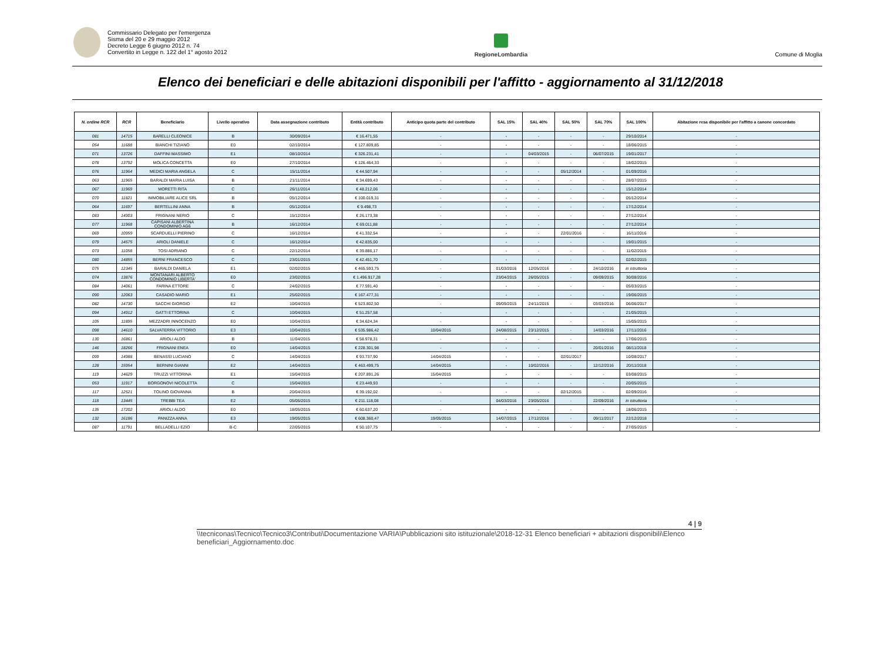Commissario Delegato per l'emergenza
Sisma del 20 e 29 maggio 2012
Decreto Legge 6 giugno 2012 n. 74
Convertito in Legge n. 122 del 1° agosto 2012
RegioneLombardia
Comune di Moglia
Elenco dei beneficiari e delle abitazioni disponibili per l'affitto - aggiornamento al 31/12/2018
| N. ordine RCR | RCR | Beneficiario | Livello operativo | Data assegnazione contributo | Entità contributo | Anticipo quota parte del contributo | SAL 15% | SAL 40% | SAL 50% | SAL 70% | SAL 100% | Abitazione resa disponibile per l'affitto a canone concordato |
| --- | --- | --- | --- | --- | --- | --- | --- | --- | --- | --- | --- | --- |
| 081 | 14715 | BARELLI CLEONICE | B | 30/09/2014 | € 16.471,55 | - | - | - | - | - | 29/10/2014 | - |
| 054 | 11688 | BIANCHI TIZIANO | E0 | 02/10/2014 | € 127.809,85 | - | - | - | - | - | 18/06/2015 | - |
| 071 | 13726 | DAFFINI MASSIMO | E1 | 08/10/2014 | € 326.231,41 | - | - | 04/03/2015 | - | 06/07/2015 | 19/01/2017 | - |
| 078 | 13792 | MOLICA CONCETTA | E0 | 27/10/2014 | € 126.464,33 | - | - | - | - | - | 18/02/2015 | - |
| 076 | 11964 | MEDICI MARIA ANGELA | C | 15/11/2014 | € 44.507,94 | - | - | - | 05/12/2014 | - | 01/09/2016 | - |
| 063 | 11965 | BARALDI MARIA LUISA | B | 21/11/2014 | € 34.699,43 | - | - | - | - | - | 28/07/2015 | - |
| 067 | 11969 | MORETTI RITA | C | 26/11/2014 | € 48.212,06 | - | - | - | - | - | 15/12/2014 | - |
| 070 | 11821 | IMMOBILIARE ALICE SRL | B | 05/12/2014 | € 100.019,31 | - | - | - | - | - | 05/12/2014 | - |
| 064 | 11697 | BERTELLINI ANNA | B | 05/12/2014 | € 9.498,73 | - | - | - | - | - | 17/12/2014 | - |
| 083 | 14903 | FRIGNANI NERIO | C | 15/12/2014 | € 26.173,38 | - | - | - | - | - | 27/12/2014 | - |
| 077 | 11968 | CAPISANI ALBERTINA CONDOMINIO AG6 | B | 16/12/2014 | € 69.011,88 | - | - | - | - | - | 27/12/2014 | - |
| 069 | 10959 | SCARDUELLI PIERINO | C | 16/12/2014 | € 41.332,54 | - | - | - | 22/01/2016 | - | 16/11/2016 | - |
| 079 | 14575 | ARIOLI DANIELE | C | 16/12/2014 | € 42.835,00 | - | - | - | - | - | 19/01/2015 | - |
| 073 | 11058 | TOSI ADRIANO | C | 22/12/2014 | € 39.886,17 | - | - | - | - | - | 11/02/2015 | - |
| 080 | 14855 | BERNI FRANCESCO | C | 23/01/2015 | € 42.451,70 | - | - | - | - | - | 02/02/2015 | - |
| 075 | 12345 | BARALDI DANIELA | E1 | 02/02/2015 | € 465.593,75 | - | 01/03/2016 | 12/05/2016 | - | 24/10/2016 | in istruttoria | - |
| 074 | 13876 | MONTANARI ALBERTO CONDOMINIO LIBERTA' | E0 | 23/02/2015 | € 1.496.917,28 | - | 23/04/2015 | 26/05/2015 | - | 09/09/2015 | 30/08/2016 | - |
| 084 | 14061 | FARINA ETTORE | C | 24/02/2015 | € 77.591,40 | - | - | - | - | - | 05/03/2015 | - |
| 090 | 12063 | CASADIO MARIO | E1 | 25/02/2015 | € 167.477,31 | - | - | - | - | - | 19/06/2015 | - |
| 082 | 14730 | SACCHI GIORGIO | E2 | 10/04/2015 | € 523.802,50 | - | 09/09/2015 | 24/11/2015 | - | 03/03/2016 | 06/06/2017 | - |
| 094 | 14912 | GATTI ETTORINA | C | 10/04/2015 | € 51.257,58 | - | - | - | - | - | 21/05/2015 | - |
| 105 | 11895 | MEZZADRI INNOCENZO | E0 | 10/04/2015 | € 34.624,34 | - | - | - | - | - | 15/05/2015 | - |
| 098 | 14610 | SALVATERRA VITTORIO | E3 | 10/04/2015 | € 535.986,42 | 10/04/2015 | 24/08/2015 | 23/12/2015 | - | 14/03/2016 | 17/11/2016 | - |
| 130 | 16861 | ARIOLI ALDO | B | 11/04/2015 | € 58.978,31 | - | - | - | - | - | 17/06/2015 | - |
| 146 | 18266 | FRIGNANI ENEA | E0 | 14/04/2015 | € 228.301,98 | - | - | - | - | 20/01/2016 | 08/11/2018 | - |
| 099 | 14988 | BENASSI LUCIANO | C | 14/04/2015 | € 93.737,90 | 14/04/2015 | - | - | 02/01/2017 | | 10/08/2017 | - |
| 128 | 15954 | BERNINI GIANNI | E2 | 14/04/2015 | € 463.499,75 | 14/04/2015 | - | 10/02/2016 | - | 12/12/2016 | 20/11/2018 | - |
| 119 | 14629 | TRUZZI VITTORINA | E1 | 15/04/2015 | € 207.891,26 | 15/04/2015 | - | - | - | - | 03/08/2015 | - |
| 053 | 11917 | BORGONOVI NICOLETTA | C | 15/04/2015 | € 23.449,93 | - | - | - | - | - | 20/05/2015 | - |
| 117 | 12521 | TOLINO GIOVANNA | B | 20/04/2015 | € 39.192,02 | - | - | - | 02/12/2015 | - | 02/09/2016 | - |
| 118 | 13445 | TREBBI TEA | E2 | 05/05/2015 | € 211.118,08 | - | 04/03/2016 | 23/05/2016 | - | 22/09/2016 | in istruttoria | - |
| 135 | 17202 | ARIOLI ALDO | E0 | 18/05/2015 | € 60.637,20 | - | - | - | - | - | 18/06/2015 | - |
| 132 | 16186 | PANIZZA ANNA | E3 | 19/05/2015 | € 608.360,47 | 19/05/2015 | 14/07/2015 | 17/12/2016 | - | 09/11/2017 | 22/12/2018 | - |
| 087 | 11791 | BELLADELLI EZIO | B-C | 22/05/2015 | € 50.107,75 | - | - | - | - | - | 27/05/2015 | - |
4 | 9
\\tecniconas\Tecnico\Tecnico3\Contributi\Documentazione VARIA\Pubblicazioni sito istituzionale\2018-12-31 Elenco beneficiari + abitazioni disponibili\Elenco beneficiari_Aggiornamento.doc